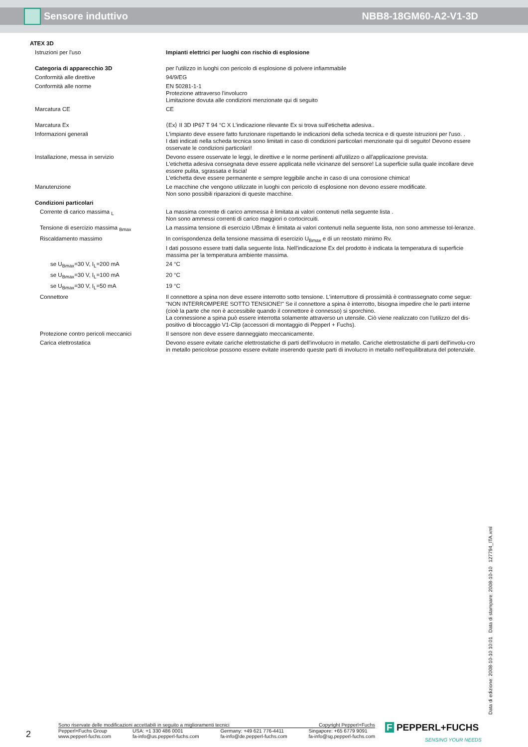Sensore induttivo NBB8-18GM60-A2-V1-3D
| ATEX 3D | |
| Istruzioni per l'uso | Impianti elettrici per luoghi con rischio di esplosione |
| Categoria di apparecchio 3D | per l'utilizzo in luoghi con pericolo di esplosione di polvere infiammabile |
| Conformità alle direttive | 94/9/EG |
| Conformità alle norme | EN 50281-1-1 Protezione attraverso l'involucro Limitazione dovuta alle condizioni menzionate qui di seguito |
| Marcatura CE | CE |
| Marcatura Ex | ⟨Ex⟩ II 3D IP67 T 94 °C X L'indicazione rilevante Ex si trova sull'etichetta adesiva.. |
| Informazioni generali | L'impianto deve essere fatto funzionare rispettando le indicazioni della scheda tecnica e di queste istruzioni per l'uso. . I dati indicati nella scheda tecnica sono limitati in caso di condizioni particolari menzionate qui di seguito! Devono essere osservate le condizioni particolari! |
| Installazione, messa in servizio | Devono essere osservate le leggi, le direttive e le norme pertinenti all'utilizzo o all'applicazione prevista. L'etichetta adesiva consegnata deve essere applicata nelle vicinanze del sensore! La superficie sulla quale incollare deve essere pulita, sgrassata e liscia! L'etichetta deve essere permanente e sempre leggibile anche in caso di una corrosione chimica! |
| Manutenzione | Le macchine che vengono utilizzate in luoghi con pericolo di esplosione non devono essere modificate. Non sono possibili riparazioni di queste macchine. |
| Condizioni particolari | |
| Corrente di carico massima <sub>L</sub> | La massima corrente di carico ammessa è limitata ai valori contenuti nella seguente lista . Non sono ammessi correnti di carico maggiori o cortocircuiti. |
| Tensione di esercizio massima <sub>Bmax</sub> | La massima tensione di esercizio UBmax è limitata ai valori contenuti nella seguente lista, non sono ammesse tol-leranze. |
| Riscaldamento massimo | In corrispondenza della tensione massima di esercizio U<sub>Bmax</sub> e di un reostato minimo Rv. I dati possono essere tratti dalla seguente lista. Nell'indicazione Ex del prodotto è indicata la temperatura di superficie massima per la temperatura ambiente massima. |
| se U<sub>Bmax</sub>=30 V, I<sub>L</sub>=200 mA | 24 °C |
| se U<sub>Bmax</sub>=30 V, I<sub>L</sub>=100 mA | 20 °C |
| se U<sub>Bmax</sub>=30 V, I<sub>L</sub>=50 mA | 19 °C |
| Connettore | Il connettore a spina non deve essere interrotto sotto tensione. L'interruttore di prossimità è contrassegnato come segue: "NON INTERROMPERE SOTTO TENSIONE!" Se il connettore a spina è interrotto, bisogna impedire che le parti interne (cioè la parte che non è accessibile quando il connettore è connesso) si sporchino. La connessione a spina può essere interrotta solamente attraverso un utensile. Ciò viene realizzato con l'utilizzo del dis-positivo di bloccaggio V1-Clip (accessori di montaggio di Pepperl + Fuchs). |
| Protezione contro pericoli meccanici | Il sensore non deve essere danneggiato meccanicamente. |
| Carica elettrostatica | Devono essere evitate cariche elettrostatiche di parti dell'involucro in metallo. Cariche elettrostatiche di parti dell'involu-cro in metallo pericolose possono essere evitate inserendo queste parti di involucro in metallo nell'equilibratura del potenziale. |
Data di edizione: 2008-10-10 10:01 Data di stampare: 2008-10-10 127794_ITA.xml
2
Sono riservate delle modificazioni accettabili in seguito a miglioramenti tecnici Copyright Pepperl+Fuchs
Pepperl+Fuchs Group
www.pepperl-fuchs.com USA: +1 330 486 0001
fa-info@us.pepperl-fuchs.com Germany: +49 621 776-4411
fa-info@de.pepperl-fuchs.com Singapore: +65 6779 9091
fa-info@sg.pepperl-fuchs.com
F PEPPERL+FUCHS
SENSING YOUR NEEDS